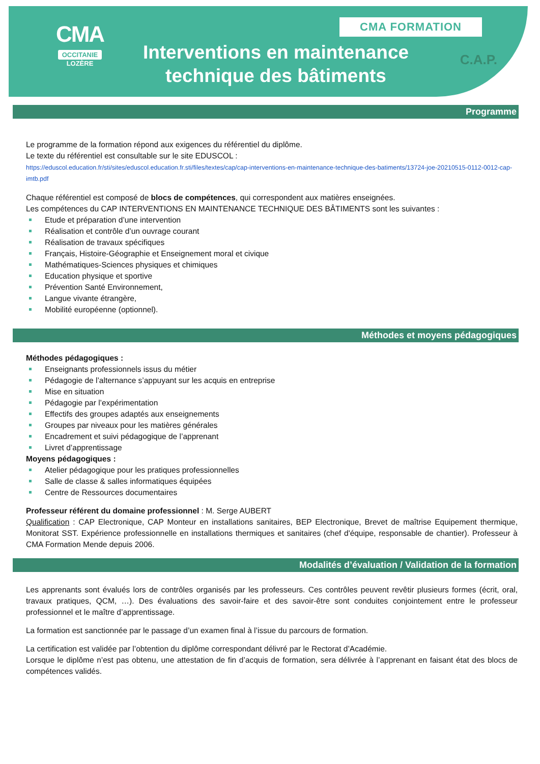CMA
OCCITANIE
LOZÈRE
Interventions en maintenance technique des bâtiments
CMA FORMATION
C.A.P.
Programme
Le programme de la formation répond aux exigences du référentiel du diplôme.
Le texte du référentiel est consultable sur le site EDUSCOL :
https://eduscol.education.fr/sti/sites/eduscol.education.fr.sti/files/textes/cap/cap-interventions-en-maintenance-technique-des-batiments/13724-joe-20210515-0112-0012-cap-imtb.pdf
Chaque référentiel est composé de blocs de compétences, qui correspondent aux matières enseignées.
Les compétences du CAP INTERVENTIONS EN MAINTENANCE TECHNIQUE DES BÂTIMENTS sont les suivantes :
Etude et préparation d’une intervention
Réalisation et contrôle d’un ouvrage courant
Réalisation de travaux spécifiques
Français, Histoire-Géographie et Enseignement moral et civique
Mathématiques-Sciences physiques et chimiques
Education physique et sportive
Prévention Santé Environnement,
Langue vivante étrangère,
Mobilité européenne (optionnel).
Méthodes et moyens pédagogiques
Méthodes pédagogiques :
Enseignants professionnels issus du métier
Pédagogie de l’alternance s’appuyant sur les acquis en entreprise
Mise en situation
Pédagogie par l’expérimentation
Effectifs des groupes adaptés aux enseignements
Groupes par niveaux pour les matières générales
Encadrement et suivi pédagogique de l’apprenant
Livret d’apprentissage
Moyens pédagogiques :
Atelier pédagogique pour les pratiques professionnelles
Salle de classe & salles informatiques équipées
Centre de Ressources documentaires
Professeur référent du domaine professionnel : M. Serge AUBERT
Qualification : CAP Electronique, CAP Monteur en installations sanitaires, BEP Electronique, Brevet de maîtrise Equipement thermique, Monitorat SST. Expérience professionnelle en installations thermiques et sanitaires (chef d'équipe, responsable de chantier). Professeur à CMA Formation Mende depuis 2006.
Modalités d’évaluation / Validation de la formation
Les apprenants sont évalués lors de contrôles organisés par les professeurs. Ces contrôles peuvent revêtir plusieurs formes (écrit, oral, travaux pratiques, QCM, …). Des évaluations des savoir-faire et des savoir-être sont conduites conjointement entre le professeur professionnel et le maître d’apprentissage.
La formation est sanctionnée par le passage d’un examen final à l’issue du parcours de formation.
La certification est validée par l’obtention du diplôme correspondant délivré par le Rectorat d’Académie.
Lorsque le diplôme n’est pas obtenu, une attestation de fin d’acquis de formation, sera délivrée à l’apprenant en faisant état des blocs de compétences validés.